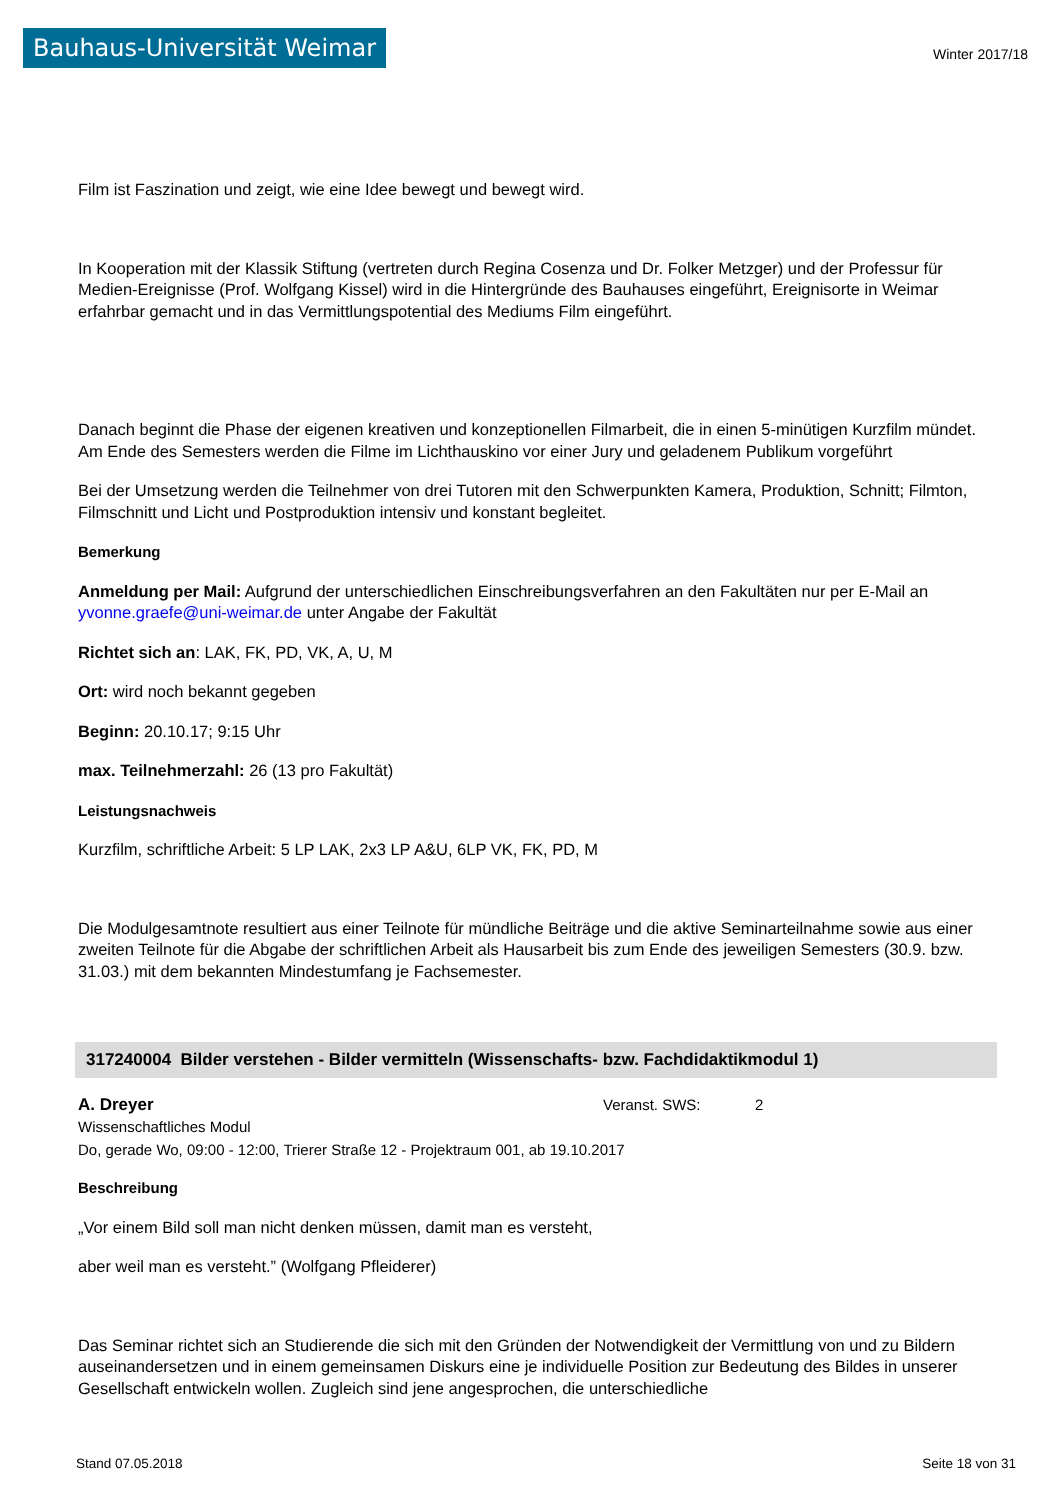Bauhaus-Universität Weimar
Winter 2017/18
Film ist Faszination und zeigt, wie eine Idee bewegt und bewegt wird.
In Kooperation mit der Klassik Stiftung (vertreten durch Regina Cosenza und Dr. Folker Metzger) und der Professur für Medien-Ereignisse (Prof. Wolfgang Kissel) wird in die Hintergründe des Bauhauses eingeführt, Ereignisorte in Weimar erfahrbar gemacht und in das Vermittlungspotential des Mediums Film eingeführt.
Danach beginnt die Phase der eigenen kreativen und konzeptionellen Filmarbeit, die in einen 5-minütigen Kurzfilm mündet. Am Ende des Semesters werden die Filme im Lichthauskino vor einer Jury und geladenem Publikum vorgeführt
Bei der Umsetzung werden die Teilnehmer von drei Tutoren mit den Schwerpunkten Kamera, Produktion, Schnitt; Filmton, Filmschnitt und Licht und Postproduktion intensiv und konstant begleitet.
Bemerkung
Anmeldung per Mail: Aufgrund der unterschiedlichen Einschreibungsverfahren an den Fakultäten nur per E-Mail an yvonne.graefe@uni-weimar.de unter Angabe der Fakultät
Richtet sich an: LAK, FK, PD, VK, A, U, M
Ort: wird noch bekannt gegeben
Beginn: 20.10.17; 9:15 Uhr
max. Teilnehmerzahl: 26 (13 pro Fakultät)
Leistungsnachweis
Kurzfilm, schriftliche Arbeit: 5 LP LAK, 2x3 LP A&U, 6LP VK, FK, PD, M
Die Modulgesamtnote resultiert aus einer Teilnote für mündliche Beiträge und die aktive Seminarteilnahme sowie aus einer zweiten Teilnote für die Abgabe der schriftlichen Arbeit als Hausarbeit bis zum Ende des jeweiligen Semesters (30.9. bzw. 31.03.) mit dem bekannten Mindestumfang je Fachsemester.
317240004 Bilder verstehen - Bilder vermitteln (Wissenschafts- bzw. Fachdidaktikmodul 1)
A. Dreyer Veranst. SWS: 2
Wissenschaftliches Modul
Do, gerade Wo, 09:00 - 12:00, Trierer Straße 12 - Projektraum 001, ab 19.10.2017
Beschreibung
„Vor einem Bild soll man nicht denken müssen, damit man es versteht,
aber weil man es versteht.” (Wolfgang Pfleiderer)
Das Seminar richtet sich an Studierende die sich mit den Gründen der Notwendigkeit der Vermittlung von und zu Bildern auseinandersetzen und in einem gemeinsamen Diskurs eine je individuelle Position zur Bedeutung des Bildes in unserer Gesellschaft entwickeln wollen. Zugleich sind jene angesprochen, die unterschiedliche
Stand 07.05.2018 Seite 18 von 31